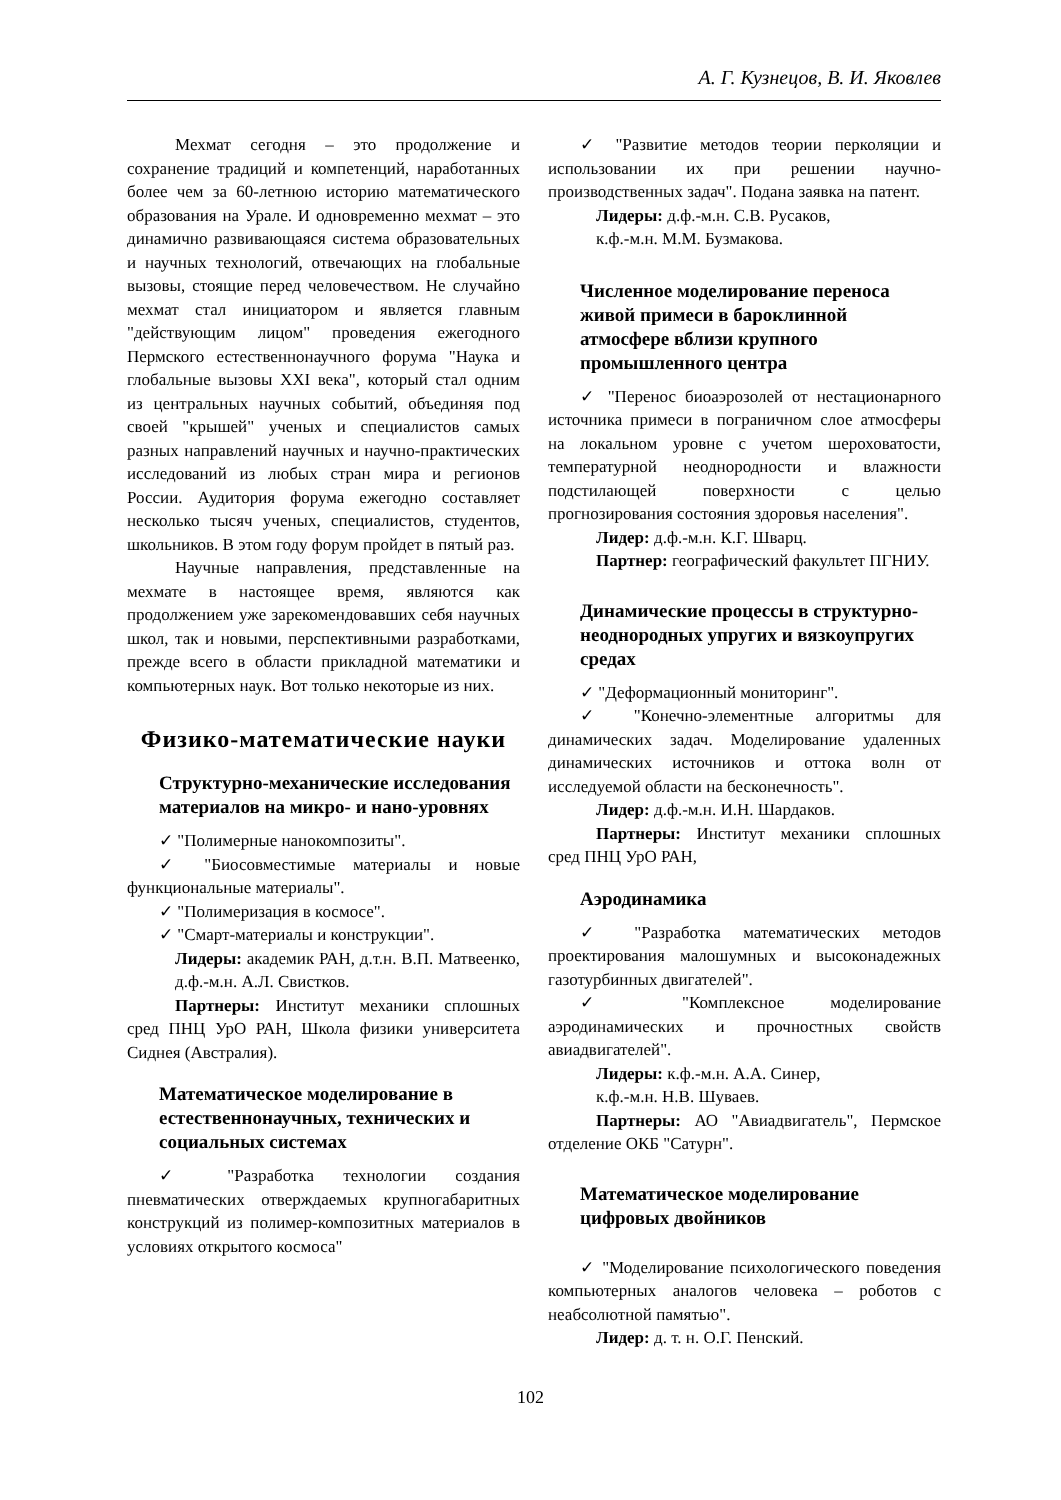А. Г. Кузнецов, В. И. Яковлев
Мехмат сегодня – это продолжение и сохранение традиций и компетенций, наработанных более чем за 60-летнюю историю математического образования на Урале. И одновременно мехмат – это динамично развивающаяся система образовательных и научных технологий, отвечающих на глобальные вызовы, стоящие перед человечеством. Не случайно мехмат стал инициатором и является главным "действующим лицом" проведения ежегодного Пермского естественнонаучного форума "Наука и глобальные вызовы XXI века", который стал одним из центральных научных событий, объединяя под своей "крышей" ученых и специалистов самых разных направлений научных и научно-практических исследований из любых стран мира и регионов России. Аудитория форума ежегодно составляет несколько тысяч ученых, специалистов, студентов, школьников. В этом году форум пройдет в пятый раз.
Научные направления, представленные на мехмате в настоящее время, являются как продолжением уже зарекомендовавших себя научных школ, так и новыми, перспективными разработками, прежде всего в области прикладной математики и компьютерных наук. Вот только некоторые из них.
Физико-математические науки
Структурно-механические исследования материалов на микро- и нано-уровнях
✓ "Полимерные нанокомпозиты".
✓ "Биосовместимые материалы и новые функциональные материалы".
✓ "Полимеризация в космосе".
✓ "Смарт-материалы и конструкции".
Лидеры: академик РАН, д.т.н. В.П. Матвеенко, д.ф.-м.н. А.Л. Свистков.
Партнеры: Институт механики сплошных сред ПНЦ УрО РАН, Школа физики университета Сиднея (Австралия).
Математическое моделирование в естественнонаучных, технических и социальных системах
✓ "Разработка технологии создания пневматических отверждаемых крупногабаритных конструкций из полимер-композитных материалов в условиях открытого космоса"
✓ "Развитие методов теории перколяции и использовании их при решении научно-производственных задач". Подана заявка на патент.
Лидеры: д.ф.-м.н. С.В. Русаков,
к.ф.-м.н. М.М. Бузмакова.
Численное моделирование переноса живой примеси в бароклинной атмосфере вблизи крупного промышленного центра
✓ "Перенос биоаэрозолей от нестационарного источника примеси в пограничном слое атмосферы на локальном уровне с учетом шероховатости, температурной неоднородности и влажности подстилающей поверхности с целью прогнозирования состояния здоровья населения".
Лидер: д.ф.-м.н. К.Г. Шварц.
Партнер: географический факультет ПГНИУ.
Динамические процессы в структурно-неоднородных упругих и вязкоупругих средах
✓ "Деформационный мониторинг".
✓ "Конечно-элементные алгоритмы для динамических задач. Моделирование удаленных динамических источников и оттока волн от исследуемой области на бесконечность".
Лидер: д.ф.-м.н. И.Н. Шардаков.
Партнеры: Институт механики сплошных сред ПНЦ УрО РАН,
Аэродинамика
✓ "Разработка математических методов проектирования малошумных и высоконадежных газотурбинных двигателей".
✓ "Комплексное моделирование аэродинамических и прочностных свойств авиадвигателей".
Лидеры: к.ф.-м.н. А.А. Синер,
к.ф.-м.н. Н.В. Шуваев.
Партнеры: АО "Авиадвигатель", Пермское отделение ОКБ "Сатурн".
Математическое моделирование цифровых двойников
✓ "Моделирование психологического поведения компьютерных аналогов человека – роботов с неабсолютной памятью".
Лидер: д. т. н. О.Г. Пенский.
102